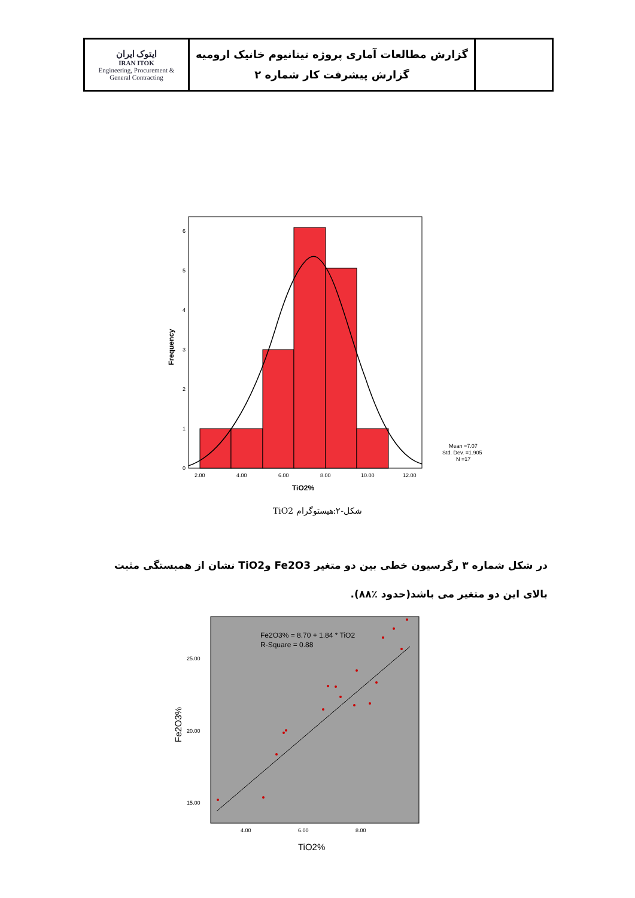| ایتوک ایران IRAN ITOK Engineering, Procurement & General Contracting | گزارش مطالعات آماری پروژه تیتانیوم خانیک ارومیه گزارش پیشرفت کار شماره ۲ | |
0
1
2
3
4
5
6
2.00
4.00
6.00
8.00
10.00
12.00
TiO2%
Frequency
Mean =7.07
Std. Dev. =1.905
N =17
شکل-۲:هیستوگرام TiO2
در شکل شماره ۳ رگرسیون خطی بین دو متغیر Fe2O3 وTiO2 نشان از همبستگی مثبت بالای این دو متغیر می باشد(حدود ٪۸۸).
Fe2O3% = 8.70 + 1.84 * TiO2
R-Square = 0.88
25.00
20.00
15.00
4.00
6.00
8.00
TiO2%
Fe2O3%